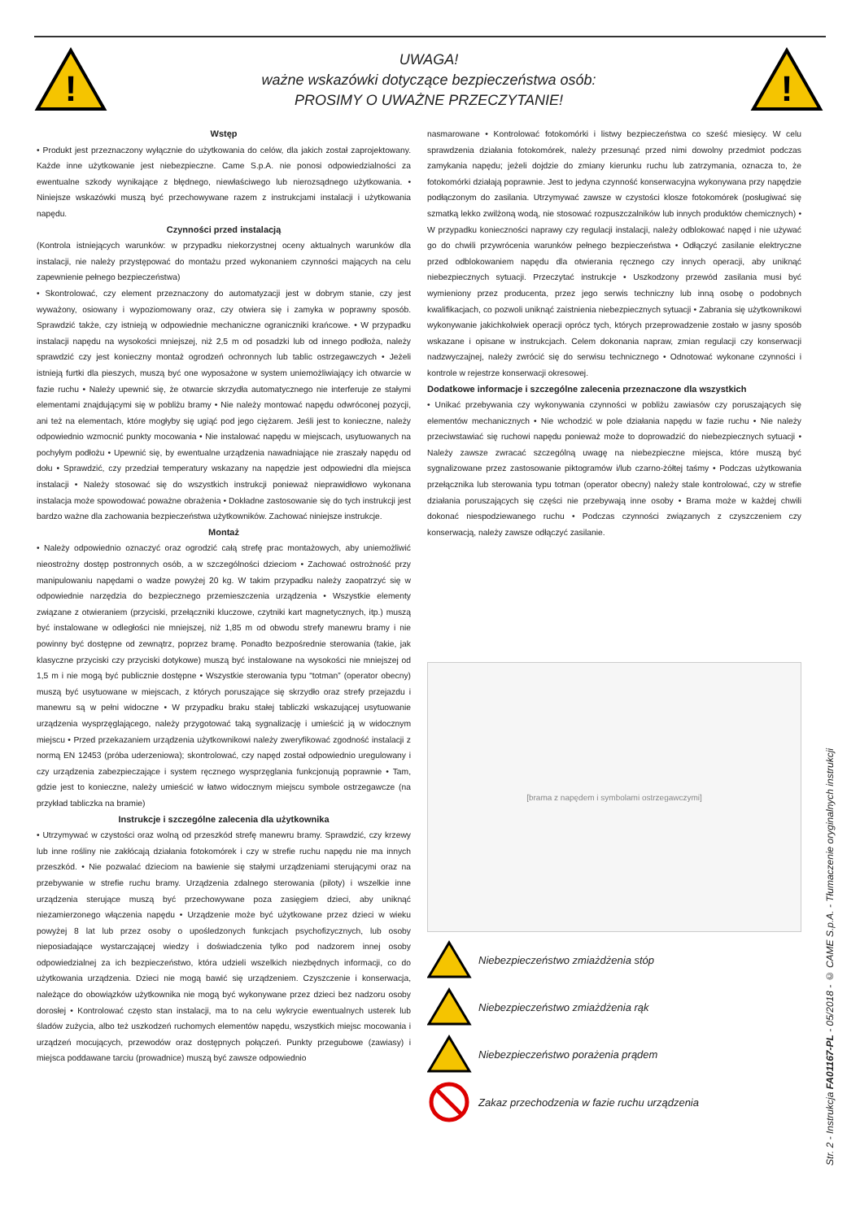!
UWAGA!
ważne wskazówki dotyczące bezpieczeństwa osób:
PROSIMY O UWAŻNE PRZECZYTANIE!
!
Wstęp
• Produkt jest przeznaczony wyłącznie do użytkowania do celów, dla jakich został zaprojektowany. Każde inne użytkowanie jest niebezpieczne. Came S.p.A. nie ponosi odpowiedzialności za ewentualne szkody wynikające z błędnego, niewłaściwego lub nierozsądnego użytkowania. • Niniejsze wskazówki muszą być przechowywane razem z instrukcjami instalacji i użytkowania napędu.
Czynności przed instalacją
(Kontrola istniejących warunków: w przypadku niekorzystnej oceny aktualnych warunków dla instalacji, nie należy przystępować do montażu przed wykonaniem czynności mających na celu zapewnienie pełnego bezpieczeństwa)
• Skontrolować, czy element przeznaczony do automatyzacji jest w dobrym stanie, czy jest wyważony, osiowany i wypoziomowany oraz, czy otwiera się i zamyka w poprawny sposób. Sprawdzić także, czy istnieją w odpowiednie mechaniczne ograniczniki krańcowe. • W przypadku instalacji napędu na wysokości mniejszej, niż 2,5 m od posadzki lub od innego podłoża, należy sprawdzić czy jest konieczny montaż ogrodzeń ochronnych lub tablic ostrzegawczych • Jeżeli istnieją furtki dla pieszych, muszą być one wyposażone w system uniemożliwiający ich otwarcie w fazie ruchu • Należy upewnić się, że otwarcie skrzydła automatycznego nie interferuje ze stałymi elementami znajdującymi się w pobliżu bramy • Nie należy montować napędu odwróconej pozycji, ani też na elementach, które mogłyby się ugiąć pod jego ciężarem. Jeśli jest to konieczne, należy odpowiednio wzmocnić punkty mocowania • Nie instalować napędu w miejscach, usytuowanych na pochyłym podłożu • Upewnić się, by ewentualne urządzenia nawadniające nie zraszały napędu od dołu • Sprawdzić, czy przedział temperatury wskazany na napędzie jest odpowiedni dla miejsca instalacji • Należy stosować się do wszystkich instrukcji ponieważ nieprawidłowo wykonana instalacja może spowodować poważne obrażenia • Dokładne zastosowanie się do tych instrukcji jest bardzo ważne dla zachowania bezpieczeństwa użytkowników. Zachować niniejsze instrukcje.
Montaż
• Należy odpowiednio oznaczyć oraz ogrodzić całą strefę prac montażowych, aby uniemożliwić nieostrożny dostęp postronnych osób, a w szczególności dzieciom • Zachować ostrożność przy manipulowaniu napędami o wadze powyżej 20 kg. W takim przypadku należy zaopatrzyć się w odpowiednie narzędzia do bezpiecznego przemieszczenia urządzenia • Wszystkie elementy związane z otwieraniem (przyciski, przełączniki kluczowe, czytniki kart magnetycznych, itp.) muszą być instalowane w odległości nie mniejszej, niż 1,85 m od obwodu strefy manewru bramy i nie powinny być dostępne od zewnątrz, poprzez bramę. Ponadto bezpośrednie sterowania (takie, jak klasyczne przyciski czy przyciski dotykowe) muszą być instalowane na wysokości nie mniejszej od 1,5 m i nie mogą być publicznie dostępne • Wszystkie sterowania typu “totman” (operator obecny) muszą być usytuowane w miejscach, z których poruszające się skrzydło oraz strefy przejazdu i manewru są w pełni widoczne • W przypadku braku stałej tabliczki wskazującej usytuowanie urządzenia wysprzęglającego, należy przygotować taką sygnalizację i umieścić ją w widocznym miejscu • Przed przekazaniem urządzenia użytkownikowi należy zweryfikować zgodność instalacji z normą EN 12453 (próba uderzeniowa); skontrolować, czy napęd został odpowiednio uregulowany i czy urządzenia zabezpieczające i system ręcznego wysprzęglania funkcjonują poprawnie • Tam, gdzie jest to konieczne, należy umieścić w łatwo widocznym miejscu symbole ostrzegawcze (na przykład tabliczka na bramie)
Instrukcje i szczególne zalecenia dla użytkownika
• Utrzymywać w czystości oraz wolną od przeszkód strefę manewru bramy. Sprawdzić, czy krzewy lub inne rośliny nie zakłócają działania fotokomórek i czy w strefie ruchu napędu nie ma innych przeszkód. • Nie pozwalać dzieciom na bawienie się stałymi urządzeniami sterującymi oraz na przebywanie w strefie ruchu bramy. Urządzenia zdalnego sterowania (piloty) i wszelkie inne urządzenia sterujące muszą być przechowywane poza zasięgiem dzieci, aby uniknąć niezamierzonego włączenia napędu • Urządzenie może być użytkowane przez dzieci w wieku powyżej 8 lat lub przez osoby o upośledzonych funkcjach psychofizycznych, lub osoby nieposiadające wystarczającej wiedzy i doświadczenia tylko pod nadzorem innej osoby odpowiedzialnej za ich bezpieczeństwo, która udzieli wszelkich niezbędnych informacji, co do użytkowania urządzenia. Dzieci nie mogą bawić się urządzeniem. Czyszczenie i konserwacja, należące do obowiązków użytkownika nie mogą być wykonywane przez dzieci bez nadzoru osoby dorosłej • Kontrolować często stan instalacji, ma to na celu wykrycie ewentualnych usterek lub śladów zużycia, albo też uszkodzeń ruchomych elementów napędu, wszystkich miejsc mocowania i urządzeń mocujących, przewodów oraz dostępnych połączeń. Punkty przegubowe (zawiasy) i miejsca poddawane tarciu (prowadnice) muszą być zawsze odpowiednio
nasmarowane • Kontrolować fotokomórki i listwy bezpieczeństwa co sześć miesięcy. W celu sprawdzenia działania fotokomórek, należy przesunąć przed nimi dowolny przedmiot podczas zamykania napędu; jeżeli dojdzie do zmiany kierunku ruchu lub zatrzymania, oznacza to, że fotokomórki działają poprawnie. Jest to jedyna czynność konserwacyjna wykonywana przy napędzie podłączonym do zasilania. Utrzymywać zawsze w czystości klosze fotokomórek (posługiwać się szmatką lekko zwilżoną wodą, nie stosować rozpuszczalników lub innych produktów chemicznych) • W przypadku konieczności naprawy czy regulacji instalacji, należy odblokować napęd i nie używać go do chwili przywrócenia warunków pełnego bezpieczeństwa • Odłączyć zasilanie elektryczne przed odblokowaniem napędu dla otwierania ręcznego czy innych operacji, aby uniknąć niebezpiecznych sytuacji. Przeczytać instrukcje • Uszkodzony przewód zasilania musi być wymieniony przez producenta, przez jego serwis techniczny lub inną osobę o podobnych kwalifikacjach, co pozwoli uniknąć zaistnienia niebezpiecznych sytuacji • Zabrania się użytkownikowi wykonywanie jakichkolwiek operacji oprócz tych, których przeprowadzenie zostało w jasny sposób wskazane i opisane w instrukcjach. Celem dokonania napraw, zmian regulacji czy konserwacji nadzwyczajnej, należy zwrócić się do serwisu technicznego • Odnotować wykonane czynności i kontrole w rejestrze konserwacji okresowej.
Dodatkowe informacje i szczególne zalecenia przeznaczone dla wszystkich
• Unikać przebywania czy wykonywania czynności w pobliżu zawiasów czy poruszających się elementów mechanicznych • Nie wchodzić w pole działania napędu w fazie ruchu • Nie należy przeciwstawiać się ruchowi napędu ponieważ może to doprowadzić do niebezpiecznych sytuacji • Należy zawsze zwracać szczególną uwagę na niebezpieczne miejsca, które muszą być sygnalizowane przez zastosowanie piktogramów i/lub czarno-żółtej taśmy • Podczas użytkowania przełącznika lub sterowania typu totman (operator obecny) należy stale kontrolować, czy w strefie działania poruszających się części nie przebywają inne osoby • Brama może w każdej chwili dokonać niespodziewanego ruchu • Podczas czynności związanych z czyszczeniem czy konserwacją, należy zawsze odłączyć zasilanie.
[brama z napędem i symbolami ostrzegawczymi]
Niebezpieczeństwo zmiażdżenia stóp
Niebezpieczeństwo zmiażdżenia rąk
Niebezpieczeństwo porażenia prądem
Zakaz przechodzenia w fazie ruchu urządzenia
Str. 2 - Instrukcja FA01167-PL - 05/2018 - © CAME S.p.A. - Tłumaczenie oryginalnych instrukcji